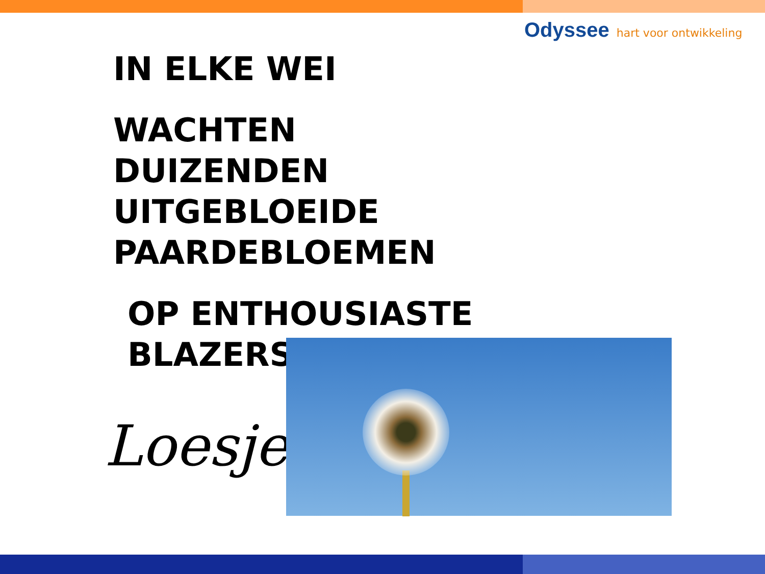Odyssee hart voor ontwikkeling
IN ELKE WEI
WACHTEN
DUIZENDEN
UITGEBLOEIDE
PAARDEBLOEMEN
OP ENTHOUSIASTE
BLAZERS
Loesje